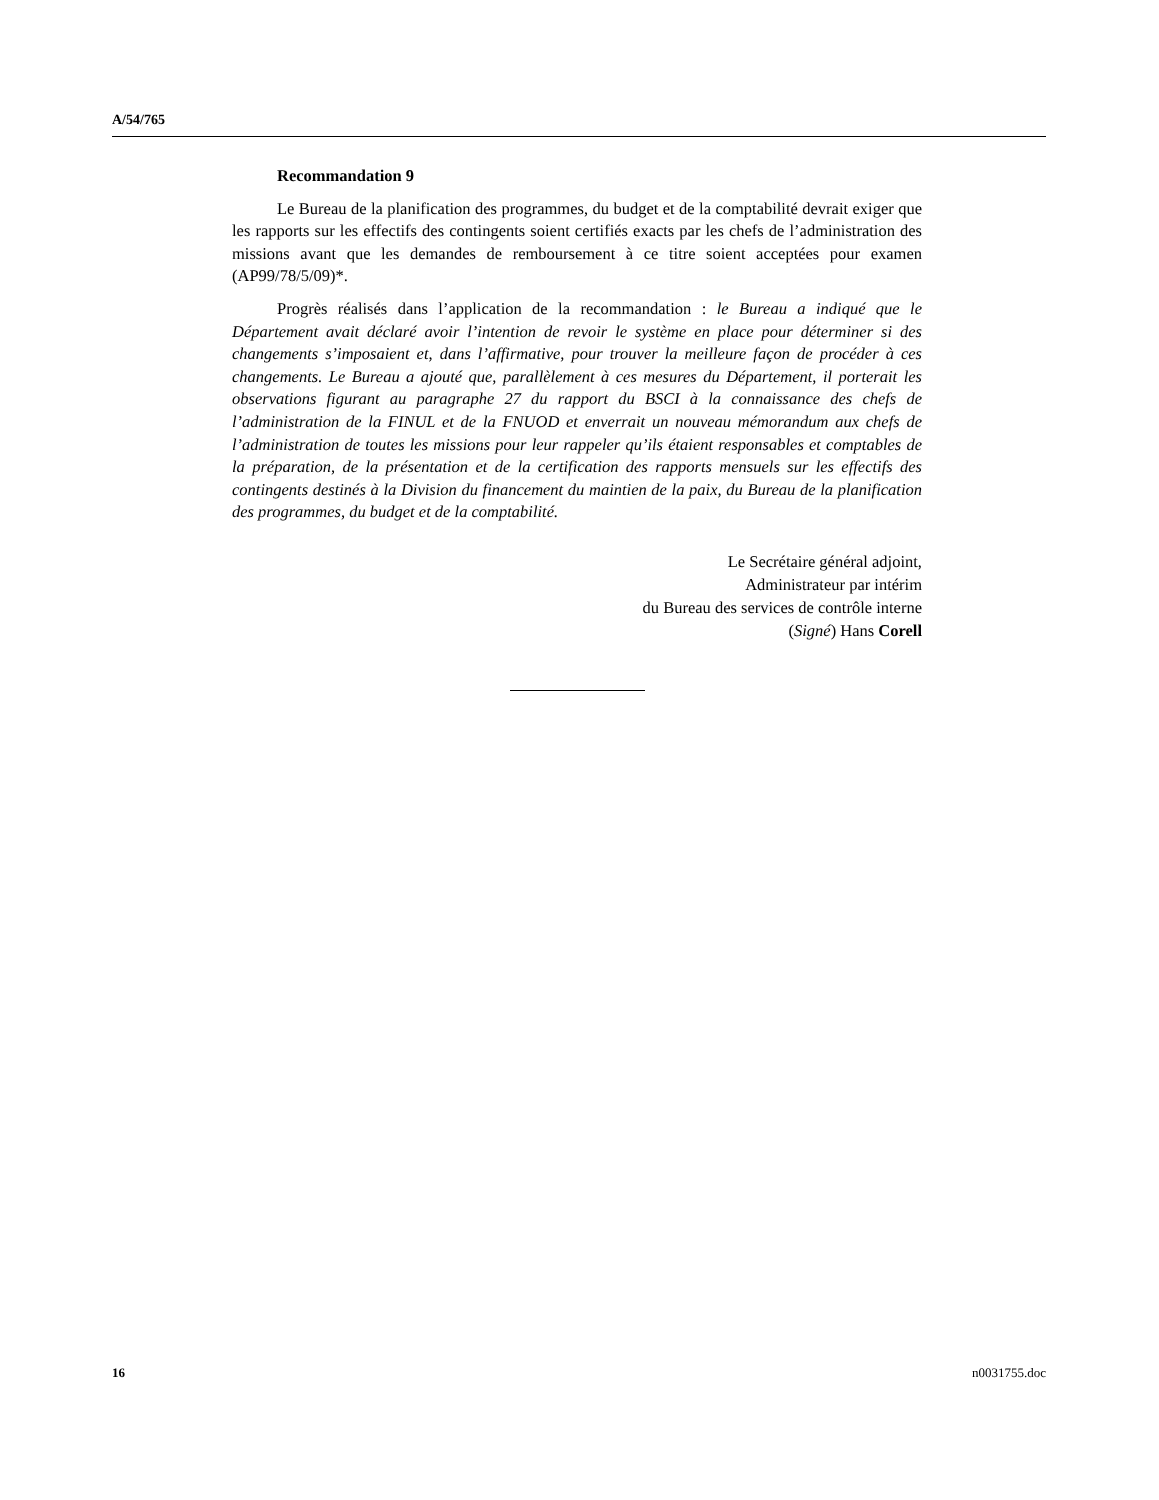A/54/765
Recommandation 9
Le Bureau de la planification des programmes, du budget et de la comptabilité devrait exiger que les rapports sur les effectifs des contingents soient certifiés exacts par les chefs de l’administration des missions avant que les demandes de remboursement à ce titre soient acceptées pour examen (AP99/78/5/09)*.
Progrès réalisés dans l’application de la recommandation : le Bureau a indiqué que le Département avait déclaré avoir l’intention de revoir le système en place pour déterminer si des changements s’imposaient et, dans l’affirmative, pour trouver la meilleure façon de procéder à ces changements. Le Bureau a ajouté que, parallèlement à ces mesures du Département, il porterait les observations figurant au paragraphe 27 du rapport du BSCI à la connaissance des chefs de l’administration de la FINUL et de la FNUOD et enverrait un nouveau mémorandum aux chefs de l’administration de toutes les missions pour leur rappeler qu’ils étaient responsables et comptables de la préparation, de la présentation et de la certification des rapports mensuels sur les effectifs des contingents destinés à la Division du financement du maintien de la paix, du Bureau de la planification des programmes, du budget et de la comptabilité.
Le Secrétaire général adjoint,
Administrateur par intérim
du Bureau des services de contrôle interne
(Signé) Hans Corell
16 n0031755.doc